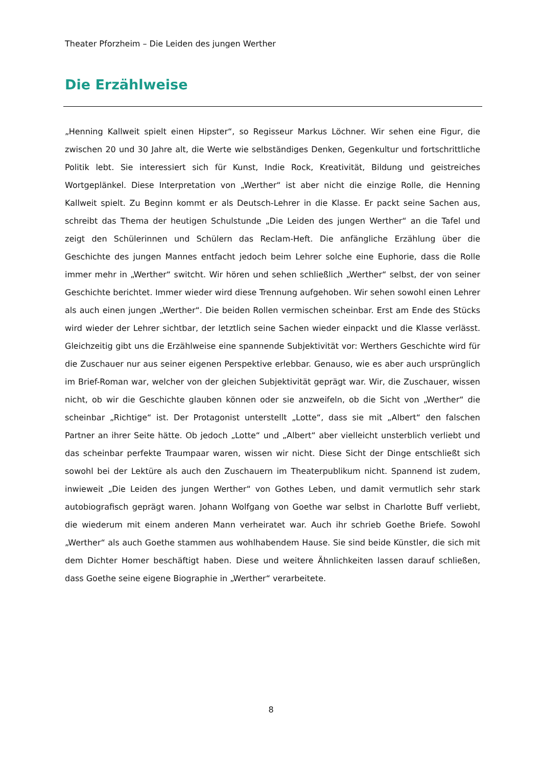Theater Pforzheim – Die Leiden des jungen Werther
Die Erzählweise
„Henning Kallweit spielt einen Hipster“, so Regisseur Markus Löchner. Wir sehen eine Figur, die zwischen 20 und 30 Jahre alt, die Werte wie selbständiges Denken, Gegenkultur und fortschrittliche Politik lebt. Sie interessiert sich für Kunst, Indie Rock, Kreativität, Bildung und geistreiches Wortgeplänkel. Diese Interpretation von „Werther“ ist aber nicht die einzige Rolle, die Henning Kallweit spielt. Zu Beginn kommt er als Deutsch-Lehrer in die Klasse. Er packt seine Sachen aus, schreibt das Thema der heutigen Schulstunde „Die Leiden des jungen Werther“ an die Tafel und zeigt den Schülerinnen und Schülern das Reclam-Heft. Die anfängliche Erzählung über die Geschichte des jungen Mannes entfacht jedoch beim Lehrer solche eine Euphorie, dass die Rolle immer mehr in „Werther“ switcht. Wir hören und sehen schließlich „Werther“ selbst, der von seiner Geschichte berichtet. Immer wieder wird diese Trennung aufgehoben. Wir sehen sowohl einen Lehrer als auch einen jungen „Werther“. Die beiden Rollen vermischen scheinbar. Erst am Ende des Stücks wird wieder der Lehrer sichtbar, der letztlich seine Sachen wieder einpackt und die Klasse verlässt. Gleichzeitig gibt uns die Erzählweise eine spannende Subjektivität vor: Werthers Geschichte wird für die Zuschauer nur aus seiner eigenen Perspektive erlebbar. Genauso, wie es aber auch ursprünglich im Brief-Roman war, welcher von der gleichen Subjektivität geprägt war. Wir, die Zuschauer, wissen nicht, ob wir die Geschichte glauben können oder sie anzweifeln, ob die Sicht von „Werther“ die scheinbar „Richtige“ ist. Der Protagonist unterstellt „Lotte“, dass sie mit „Albert“ den falschen Partner an ihrer Seite hätte. Ob jedoch „Lotte“ und „Albert“ aber vielleicht unsterblich verliebt und das scheinbar perfekte Traumpaar waren, wissen wir nicht. Diese Sicht der Dinge entschließt sich sowohl bei der Lektüre als auch den Zuschauern im Theaterpublikum nicht. Spannend ist zudem, inwieweit „Die Leiden des jungen Werther“ von Gothes Leben, und damit vermutlich sehr stark autobiografisch geprägt waren. Johann Wolfgang von Goethe war selbst in Charlotte Buff verliebt, die wiederum mit einem anderen Mann verheiratet war. Auch ihr schrieb Goethe Briefe. Sowohl „Werther“ als auch Goethe stammen aus wohlhabendem Hause. Sie sind beide Künstler, die sich mit dem Dichter Homer beschäftigt haben. Diese und weitere Ähnlichkeiten lassen darauf schließen, dass Goethe seine eigene Biographie in „Werther“ verarbeitete.
8